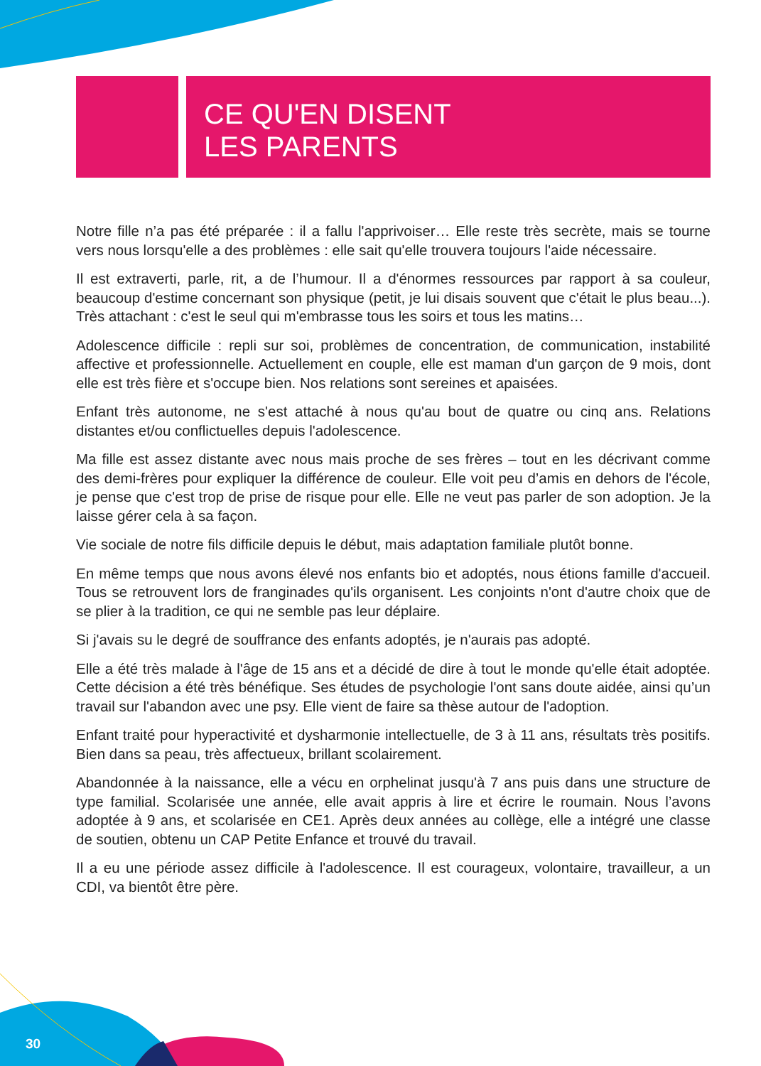CE QU'EN DISENT
LES PARENTS
Notre fille n’a pas été préparée : il a fallu l'apprivoiser… Elle reste très secrète, mais se tourne vers nous lorsqu'elle a des problèmes : elle sait qu'elle trouvera toujours l'aide nécessaire.
Il est extraverti, parle, rit, a de l’humour. Il a d'énormes ressources par rapport à sa couleur, beaucoup d'estime concernant son physique (petit, je lui disais souvent que c'était le plus beau...). Très attachant : c'est le seul qui m'embrasse tous les soirs et tous les matins…
Adolescence difficile : repli sur soi, problèmes de concentration, de communication, instabilité affective et professionnelle. Actuellement en couple, elle est maman d'un garçon de 9 mois, dont elle est très fière et s'occupe bien. Nos relations sont sereines et apaisées.
Enfant très autonome, ne s'est attaché à nous qu'au bout de quatre ou cinq ans. Relations distantes et/ou conflictuelles depuis l'adolescence.
Ma fille est assez distante avec nous mais proche de ses frères – tout en les décrivant comme des demi-frères pour expliquer la différence de couleur. Elle voit peu d’amis en dehors de l'école, je pense que c'est trop de prise de risque pour elle. Elle ne veut pas parler de son adoption. Je la laisse gérer cela à sa façon.
Vie sociale de notre fils difficile depuis le début, mais adaptation familiale plutôt bonne.
En même temps que nous avons élevé nos enfants bio et adoptés, nous étions famille d'accueil. Tous se retrouvent lors de franginades qu'ils organisent. Les conjoints n'ont d'autre choix que de se plier à la tradition, ce qui ne semble pas leur déplaire.
Si j'avais su le degré de souffrance des enfants adoptés, je n'aurais pas adopté.
Elle a été très malade à l'âge de 15 ans et a décidé de dire à tout le monde qu'elle était adoptée. Cette décision a été très bénéfique. Ses études de psychologie l'ont sans doute aidée, ainsi qu’un travail sur l'abandon avec une psy. Elle vient de faire sa thèse autour de l'adoption.
Enfant traité pour hyperactivité et dysharmonie intellectuelle, de 3 à 11 ans, résultats très positifs. Bien dans sa peau, très affectueux, brillant scolairement.
Abandonnée à la naissance, elle a vécu en orphelinat jusqu'à 7 ans puis dans une structure de type familial. Scolarisée une année, elle avait appris à lire et écrire le roumain. Nous l’avons adoptée à 9 ans, et scolarisée en CE1. Après deux années au collège, elle a intégré une classe de soutien, obtenu un CAP Petite Enfance et trouvé du travail.
Il a eu une période assez difficile à l'adolescence. Il est courageux, volontaire, travailleur, a un CDI, va bientôt être père.
30